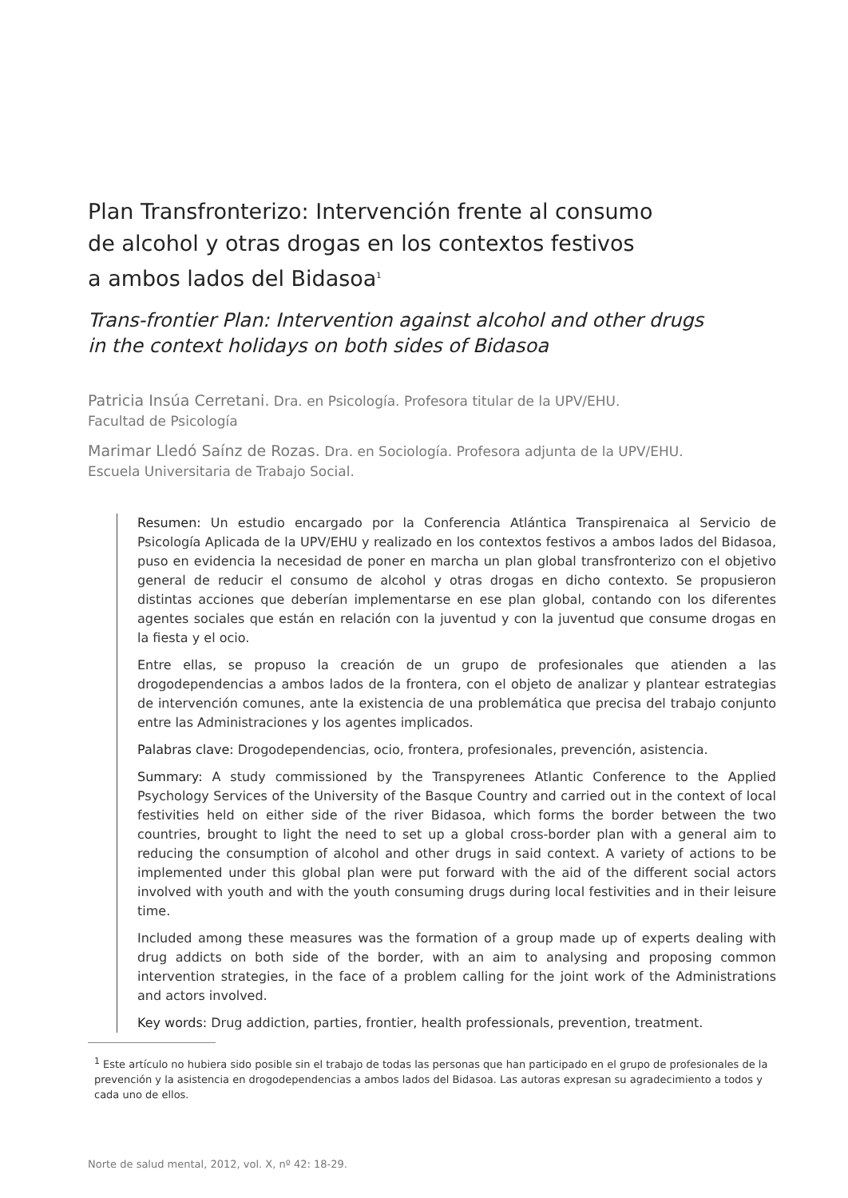Plan Transfronterizo: Intervención frente al consumo
de alcohol y otras drogas en los contextos festivos
a ambos lados del Bidasoa<sup>1</sup>
Trans-frontier Plan: Intervention against alcohol and other drugs
in the context holidays on both sides of Bidasoa
Patricia Insúa Cerretani. Dra. en Psicología. Profesora titular de la UPV/EHU.
Facultad de Psicología
Marimar Lledó Saínz de Rozas. Dra. en Sociología. Profesora adjunta de la UPV/EHU.
Escuela Universitaria de Trabajo Social.
Resumen: Un estudio encargado por la Conferencia Atlántica Transpirenaica al Servicio de Psicología Aplicada de la UPV/EHU y realizado en los contextos festivos a ambos lados del Bidasoa, puso en evidencia la necesidad de poner en marcha un plan global transfronterizo con el objetivo general de reducir el consumo de alcohol y otras drogas en dicho contexto. Se propusieron distintas acciones que deberían implementarse en ese plan global, contando con los diferentes agentes sociales que están en relación con la juventud y con la juventud que consume drogas en la fiesta y el ocio.
Entre ellas, se propuso la creación de un grupo de profesionales que atienden a las drogodependencias a ambos lados de la frontera, con el objeto de analizar y plantear estrategias de intervención comunes, ante la existencia de una problemática que precisa del trabajo conjunto entre las Administraciones y los agentes implicados.
Palabras clave: Drogodependencias, ocio, frontera, profesionales, prevención, asistencia.
Summary: A study commissioned by the Transpyrenees Atlantic Conference to the Applied Psychology Services of the University of the Basque Country and carried out in the context of local festivities held on either side of the river Bidasoa, which forms the border between the two countries, brought to light the need to set up a global cross-border plan with a general aim to reducing the consumption of alcohol and other drugs in said context. A variety of actions to be implemented under this global plan were put forward with the aid of the different social actors involved with youth and with the youth consuming drugs during local festivities and in their leisure time.
Included among these measures was the formation of a group made up of experts dealing with drug addicts on both side of the border, with an aim to analysing and proposing common intervention strategies, in the face of a problem calling for the joint work of the Administrations and actors involved.
Key words: Drug addiction, parties, frontier, health professionals, prevention, treatment.
<sup>1</sup> Este artículo no hubiera sido posible sin el trabajo de todas las personas que han participado en el grupo de profesionales de la prevención y la asistencia en drogodependencias a ambos lados del Bidasoa. Las autoras expresan su agradecimiento a todos y cada uno de ellos.
Norte de salud mental, 2012, vol. X, nº 42: 18-29.